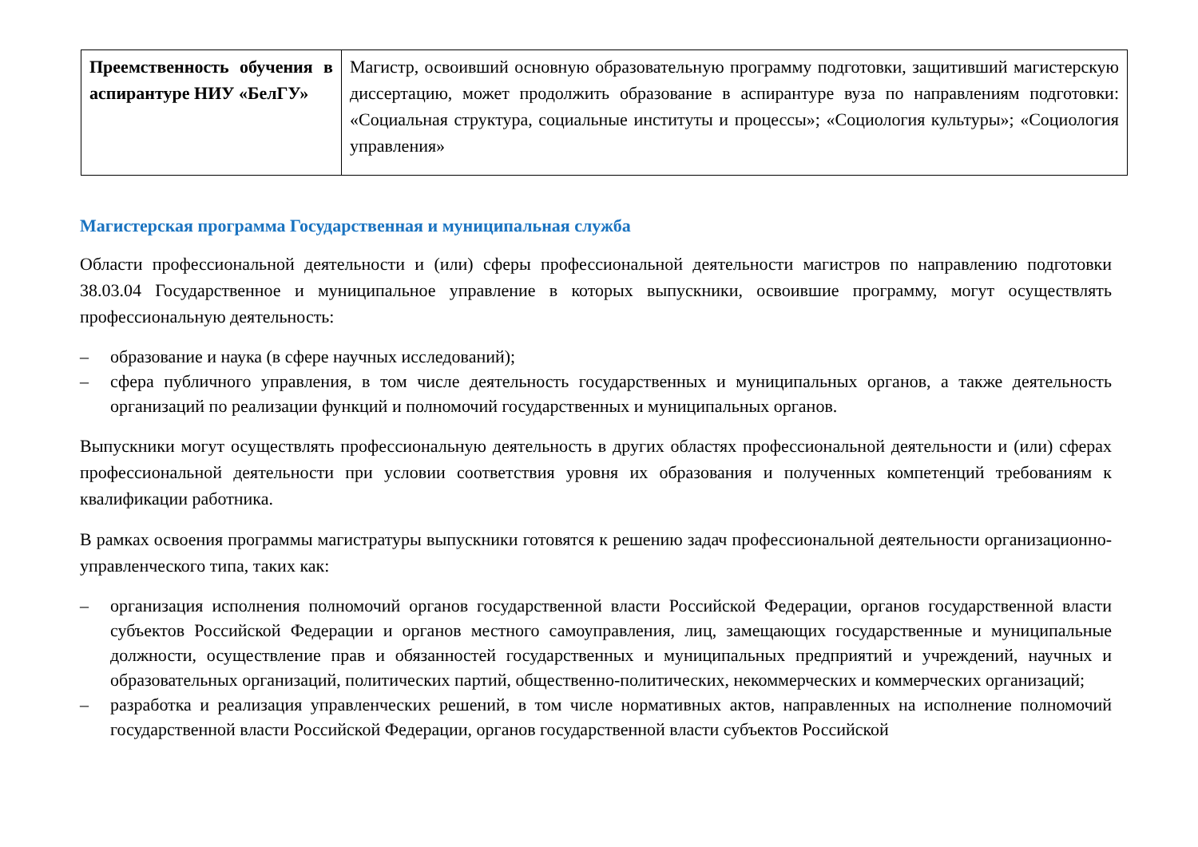| Преемственность обучения в аспирантуре НИУ «БелГУ» | Магистр, освоивший основную образовательную программу подготовки, защитивший магистерскую диссертацию, может продолжить образование в аспирантуре вуза по направлениям подготовки: «Социальная структура, социальные институты и процессы»; «Социология культуры»; «Социология управления» |
Магистерская программа Государственная и муниципальная служба
Области профессиональной деятельности и (или) сферы профессиональной деятельности магистров по направлению подготовки 38.03.04 Государственное и муниципальное управление в которых выпускники, освоившие программу, могут осуществлять профессиональную деятельность:
– образование и наука (в сфере научных исследований);
– сфера публичного управления, в том числе деятельность государственных и муниципальных органов, а также деятельность организаций по реализации функций и полномочий государственных и муниципальных органов.
Выпускники могут осуществлять профессиональную деятельность в других областях профессиональной деятельности и (или) сферах профессиональной деятельности при условии соответствия уровня их образования и полученных компетенций требованиям к квалификации работника.
В рамках освоения программы магистратуры выпускники готовятся к решению задач профессиональной деятельности организационно-управленческого типа, таких как:
– организация исполнения полномочий органов государственной власти Российской Федерации, органов государственной власти субъектов Российской Федерации и органов местного самоуправления, лиц, замещающих государственные и муниципальные должности, осуществление прав и обязанностей государственных и муниципальных предприятий и учреждений, научных и образовательных организаций, политических партий, общественно-политических, некоммерческих и коммерческих организаций;
– разработка и реализация управленческих решений, в том числе нормативных актов, направленных на исполнение полномочий государственной власти Российской Федерации, органов государственной власти субъектов Российской